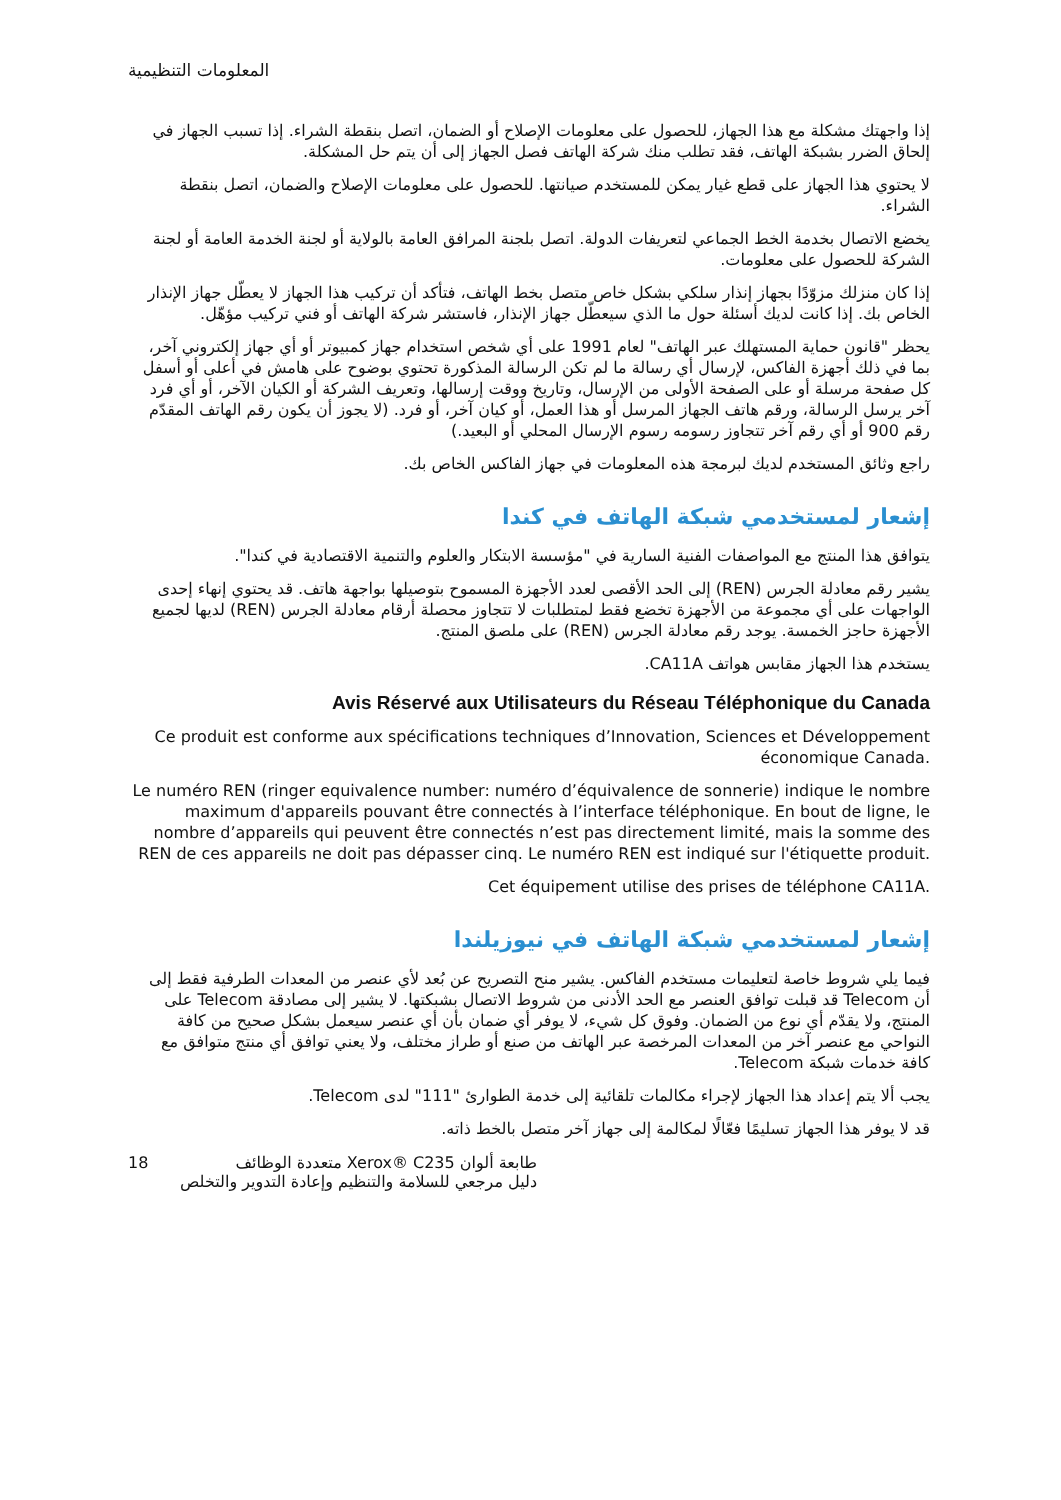المعلومات التنظيمية
إذا واجهتك مشكلة مع هذا الجهاز، للحصول على معلومات الإصلاح أو الضمان، اتصل بنقطة الشراء. إذا تسبب الجهاز في إلحاق الضرر بشبكة الهاتف، فقد تطلب منك شركة الهاتف فصل الجهاز إلى أن يتم حل المشكلة.
لا يحتوي هذا الجهاز على قطع غيار يمكن للمستخدم صيانتها. للحصول على معلومات الإصلاح والضمان، اتصل بنقطة الشراء.
يخضع الاتصال بخدمة الخط الجماعي لتعريفات الدولة. اتصل بلجنة المرافق العامة بالولاية أو لجنة الخدمة العامة أو لجنة الشركة للحصول على معلومات.
إذا كان منزلك مزوّدًا بجهاز إنذار سلكي بشكل خاص متصل بخط الهاتف، فتأكد أن تركيب هذا الجهاز لا يعطّل جهاز الإنذار الخاص بك. إذا كانت لديك أسئلة حول ما الذي سيعطّل جهاز الإنذار، فاستشر شركة الهاتف أو فني تركيب مؤهّل.
يحظر "قانون حماية المستهلك عبر الهاتف" لعام 1991 على أي شخص استخدام جهاز كمبيوتر أو أي جهاز إلكتروني آخر، بما في ذلك أجهزة الفاكس، لإرسال أي رسالة ما لم تكن الرسالة المذكورة تحتوي بوضوح على هامش في أعلى أو أسفل كل صفحة مرسلة أو على الصفحة الأولى من الإرسال، وتاريخ ووقت إرسالها، وتعريف الشركة أو الكيان الآخر، أو أي فرد آخر يرسل الرسالة، ورقم هاتف الجهاز المرسل أو هذا العمل، أو كيان آخر، أو فرد. (لا يجوز أن يكون رقم الهاتف المقدّم رقم 900 أو أي رقم آخر تتجاوز رسومه رسوم الإرسال المحلي أو البعيد.)
راجع وثائق المستخدم لديك لبرمجة هذه المعلومات في جهاز الفاكس الخاص بك.
إشعار لمستخدمي شبكة الهاتف في كندا
يتوافق هذا المنتج مع المواصفات الفنية السارية في "مؤسسة الابتكار والعلوم والتنمية الاقتصادية في كندا".
يشير رقم معادلة الجرس (REN) إلى الحد الأقصى لعدد الأجهزة المسموح بتوصيلها بواجهة هاتف. قد يحتوي إنهاء إحدى الواجهات على أي مجموعة من الأجهزة تخضع فقط لمتطلبات لا تتجاوز محصلة أرقام معادلة الجرس (REN) لديها لجميع الأجهزة حاجز الخمسة. يوجد رقم معادلة الجرس (REN) على ملصق المنتج.
يستخدم هذا الجهاز مقابس هواتف CA11A.
Avis Réservé aux Utilisateurs du Réseau Téléphonique du Canada
Ce produit est conforme aux spécifications techniques d’Innovation, Sciences et Développement économique Canada.
Le numéro REN (ringer equivalence number: numéro d’équivalence de sonnerie) indique le nombre maximum d'appareils pouvant être connectés à l’interface téléphonique. En bout de ligne, le nombre d’appareils qui peuvent être connectés n’est pas directement limité, mais la somme des REN de ces appareils ne doit pas dépasser cinq. Le numéro REN est indiqué sur l'étiquette produit.
Cet équipement utilise des prises de téléphone CA11A.
إشعار لمستخدمي شبكة الهاتف في نيوزيلندا
فيما يلي شروط خاصة لتعليمات مستخدم الفاكس. يشير منح التصريح عن بُعد لأي عنصر من المعدات الطرفية فقط إلى أن Telecom قد قبلت توافق العنصر مع الحد الأدنى من شروط الاتصال بشبكتها. لا يشير إلى مصادقة Telecom على المنتج، ولا يقدّم أي نوع من الضمان. وفوق كل شيء، لا يوفر أي ضمان بأن أي عنصر سيعمل بشكل صحيح من كافة النواحي مع عنصر آخر من المعدات المرخصة عبر الهاتف من صنع أو طراز مختلف، ولا يعني توافق أي منتج متوافق مع كافة خدمات شبكة Telecom.
يجب ألا يتم إعداد هذا الجهاز لإجراء مكالمات تلقائية إلى خدمة الطوارئ "111" لدى Telecom.
قد لا يوفر هذا الجهاز تسليمًا فعّالًا لمكالمة إلى جهاز آخر متصل بالخط ذاته.
18 طابعة ألوان Xerox® C235 متعددة الوظائف
دليل مرجعي للسلامة والتنظيم وإعادة التدوير والتخلص